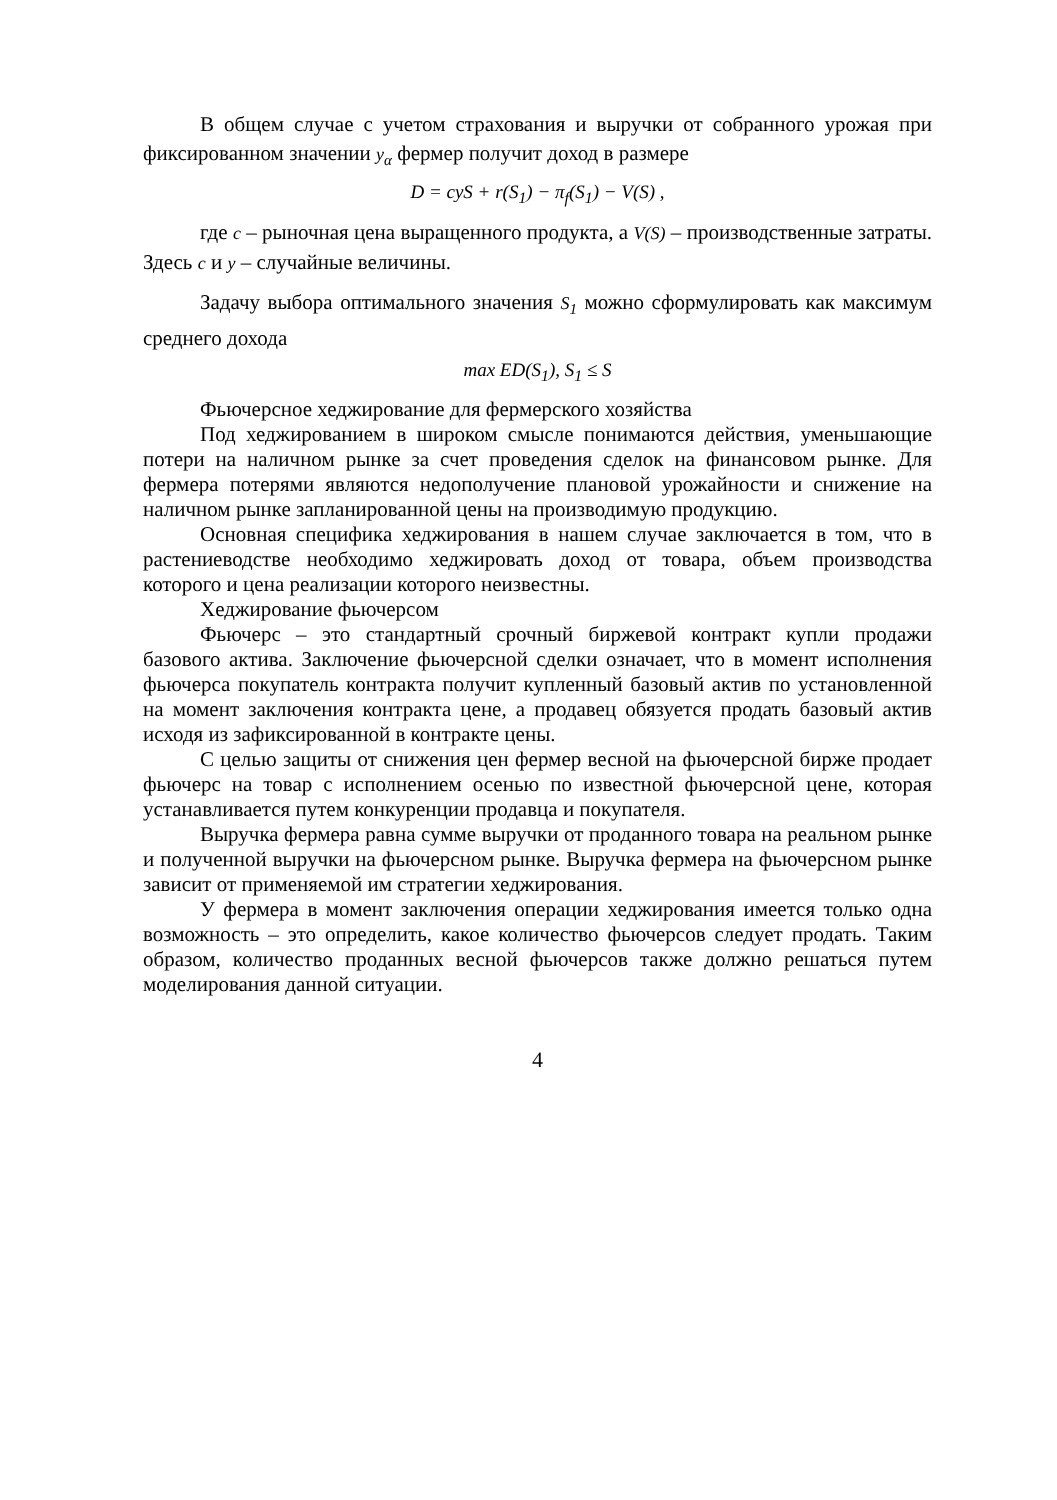В общем случае с учетом страхования и выручки от собранного урожая при фиксированном значении y<sub>α</sub> фермер получит доход в размере
D = cyS + r(S<sub>1</sub>) − π<sub>f</sub>(S<sub>1</sub>) − V(S) ,
где c – рыночная цена выращенного продукта, а V(S) – производственные затраты. Здесь c и y – случайные величины.
Задачу выбора оптимального значения S<sub>1</sub> можно сформулировать как максимум среднего дохода
max ED(S<sub>1</sub>), S<sub>1</sub> ≤ S
Фьючерсное хеджирование для фермерского хозяйства
Под хеджированием в широком смысле понимаются действия, уменьшающие потери на наличном рынке за счет проведения сделок на финансовом рынке. Для фермера потерями являются недополучение плановой урожайности и снижение на наличном рынке запланированной цены на производимую продукцию.
Основная специфика хеджирования в нашем случае заключается в том, что в растениеводстве необходимо хеджировать доход от товара, объем производства которого и цена реализации которого неизвестны.
Хеджирование фьючерсом
Фьючерс – это стандартный срочный биржевой контракт купли продажи базового актива. Заключение фьючерсной сделки означает, что в момент исполнения фьючерса покупатель контракта получит купленный базовый актив по установленной на момент заключения контракта цене, а продавец обязуется продать базовый актив исходя из зафиксированной в контракте цены.
С целью защиты от снижения цен фермер весной на фьючерсной бирже продает фьючерс на товар с исполнением осенью по известной фьючерсной цене, которая устанавливается путем конкуренции продавца и покупателя.
Выручка фермера равна сумме выручки от проданного товара на реальном рынке и полученной выручки на фьючерсном рынке. Выручка фермера на фьючерсном рынке зависит от применяемой им стратегии хеджирования.
У фермера в момент заключения операции хеджирования имеется только одна возможность – это определить, какое количество фьючерсов следует продать. Таким образом, количество проданных весной фьючерсов также должно решаться путем моделирования данной ситуации.
4